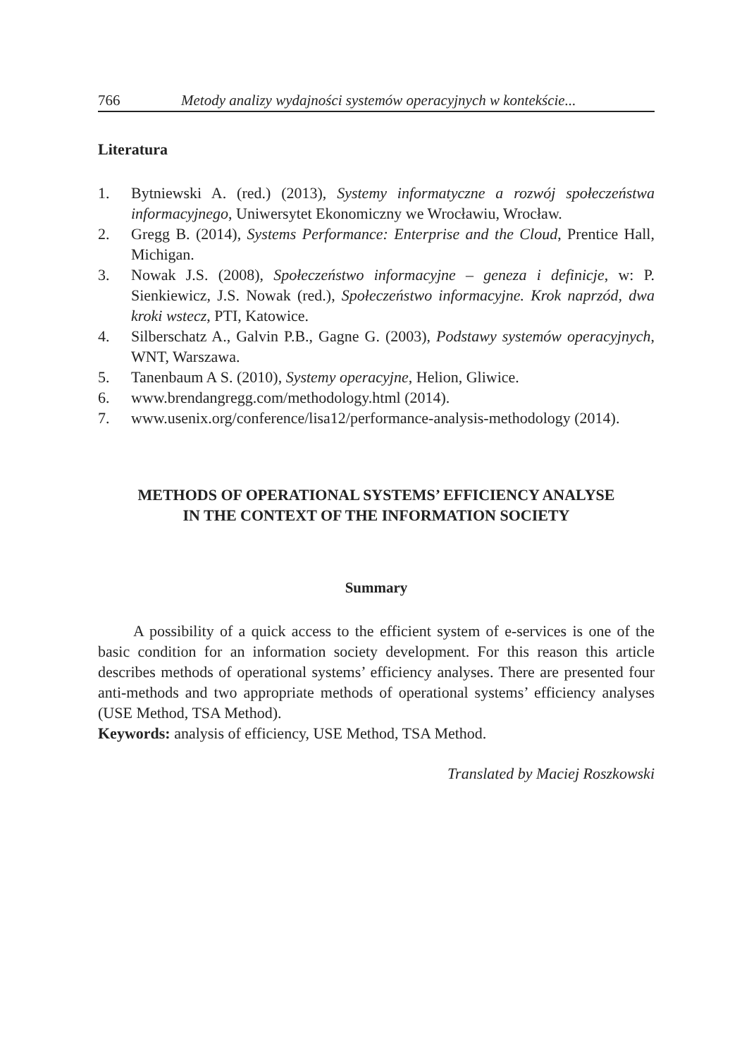766 Metody analizy wydajności systemów operacyjnych w kontekście...
Literatura
1. Bytniewski A. (red.) (2013), Systemy informatyczne a rozwój społeczeństwa informacyjnego, Uniwersytet Ekonomiczny we Wrocławiu, Wrocław.
2. Gregg B. (2014), Systems Performance: Enterprise and the Cloud, Prentice Hall, Michigan.
3. Nowak J.S. (2008), Społeczeństwo informacyjne – geneza i definicje, w: P. Sienkiewicz, J.S. Nowak (red.), Społeczeństwo informacyjne. Krok naprzód, dwa kroki wstecz, PTI, Katowice.
4. Silberschatz A., Galvin P.B., Gagne G. (2003), Podstawy systemów operacyjnych, WNT, Warszawa.
5. Tanenbaum A S. (2010), Systemy operacyjne, Helion, Gliwice.
6. www.brendangregg.com/methodology.html (2014).
7. www.usenix.org/conference/lisa12/performance-analysis-methodology (2014).
METHODS OF OPERATIONAL SYSTEMS’ EFFICIENCY ANALYSE
IN THE CONTEXT OF THE INFORMATION SOCIETY
Summary
A possibility of a quick access to the efficient system of e-services is one of the basic condition for an information society development. For this reason this article describes methods of operational systems’ efficiency analyses. There are presented four anti-methods and two appropriate methods of operational systems’ efficiency analyses (USE Method, TSA Method).
Keywords: analysis of efficiency, USE Method, TSA Method.
Translated by Maciej Roszkowski